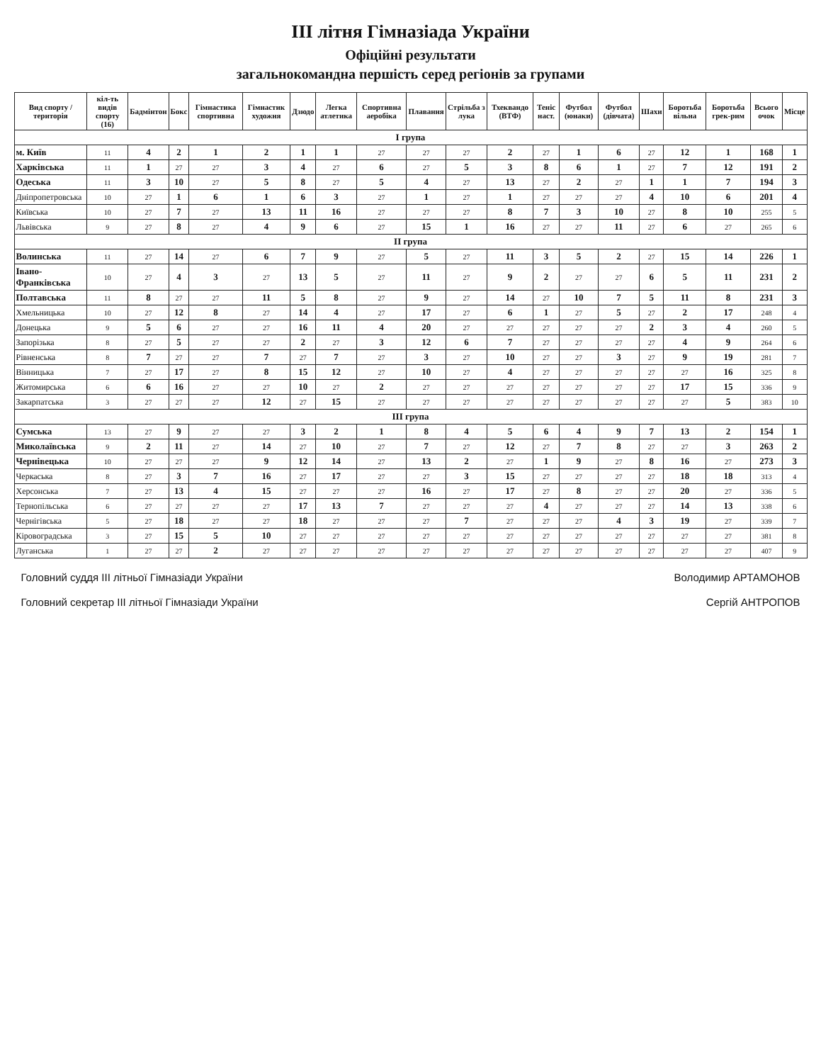III літня Гімназіада України
Офіційні результати
загальнокомандна першість серед регіонів за групами
| Вид спорту / територія | кіл-ть видів спорту (16) | Бадмінтон | Бокс | Гімнастика спортивна | Гімнастик художня | Дзюдо | Легка атлетика | Спортивна аеробіка | Плавання | Стрільба з лука | Тхеквандо (ВТФ) | Теніс наст. | Футбол (юнаки) | Футбол (дівчата) | Шахи | Боротьба вільна | Боротьба грек-рим | Всього очок | Місце |
| --- | --- | --- | --- | --- | --- | --- | --- | --- | --- | --- | --- | --- | --- | --- | --- | --- | --- | --- | --- |
| I група | | | | | | | | | | | | | | | | | | | |
| м. Київ | 11 | 4 | 2 | 1 | 2 | 1 | 1 | 27 | 27 | 27 | 2 | 27 | 1 | 6 | 27 | 12 | 1 | 168 | 1 |
| Харківська | 11 | 1 | 27 | 27 | 3 | 4 | 27 | 6 | 27 | 5 | 3 | 8 | 6 | 1 | 27 | 7 | 12 | 191 | 2 |
| Одеська | 11 | 3 | 10 | 27 | 5 | 8 | 27 | 5 | 4 | 27 | 13 | 27 | 2 | 27 | 1 | 1 | 7 | 194 | 3 |
| Дніпропетровська | 10 | 27 | 1 | 6 | 1 | 6 | 3 | 27 | 1 | 27 | 1 | 27 | 27 | 27 | 4 | 10 | 6 | 201 | 4 |
| Київська | 10 | 27 | 7 | 27 | 13 | 11 | 16 | 27 | 27 | 27 | 8 | 7 | 3 | 10 | 27 | 8 | 10 | 255 | 5 |
| Львівська | 9 | 27 | 8 | 27 | 4 | 9 | 6 | 27 | 15 | 1 | 16 | 27 | 27 | 11 | 27 | 6 | 27 | 265 | 6 |
| II група | | | | | | | | | | | | | | | | | | | |
| Волинська | 11 | 27 | 14 | 27 | 6 | 7 | 9 | 27 | 5 | 27 | 11 | 3 | 5 | 2 | 27 | 15 | 14 | 226 | 1 |
| Івано-Франківська | 10 | 27 | 4 | 3 | 27 | 13 | 5 | 27 | 11 | 27 | 9 | 2 | 27 | 27 | 6 | 5 | 11 | 231 | 2 |
| Полтавська | 11 | 8 | 27 | 27 | 11 | 5 | 8 | 27 | 9 | 27 | 14 | 27 | 10 | 7 | 5 | 11 | 8 | 231 | 3 |
| Хмельницька | 10 | 27 | 12 | 8 | 27 | 14 | 4 | 27 | 17 | 27 | 6 | 1 | 27 | 5 | 27 | 2 | 17 | 248 | 4 |
| Донецька | 9 | 5 | 6 | 27 | 27 | 16 | 11 | 4 | 20 | 27 | 27 | 27 | 27 | 27 | 2 | 3 | 4 | 260 | 5 |
| Запорізька | 8 | 27 | 5 | 27 | 27 | 2 | 27 | 3 | 12 | 6 | 7 | 27 | 27 | 27 | 27 | 4 | 9 | 264 | 6 |
| Рівненська | 8 | 7 | 27 | 27 | 7 | 27 | 7 | 27 | 3 | 27 | 10 | 27 | 27 | 3 | 27 | 9 | 19 | 281 | 7 |
| Вінницька | 7 | 27 | 17 | 27 | 8 | 15 | 12 | 27 | 10 | 27 | 4 | 27 | 27 | 27 | 27 | 27 | 16 | 325 | 8 |
| Житомирська | 6 | 6 | 16 | 27 | 27 | 10 | 27 | 2 | 27 | 27 | 27 | 27 | 27 | 27 | 27 | 17 | 15 | 336 | 9 |
| Закарпатська | 3 | 27 | 27 | 27 | 12 | 27 | 15 | 27 | 27 | 27 | 27 | 27 | 27 | 27 | 27 | 27 | 5 | 383 | 10 |
| III група | | | | | | | | | | | | | | | | | | | |
| Сумська | 13 | 27 | 9 | 27 | 27 | 3 | 2 | 1 | 8 | 4 | 5 | 6 | 4 | 9 | 7 | 13 | 2 | 154 | 1 |
| Миколаївська | 9 | 2 | 11 | 27 | 14 | 27 | 10 | 27 | 7 | 27 | 12 | 27 | 7 | 8 | 27 | 27 | 3 | 263 | 2 |
| Чернівецька | 10 | 27 | 27 | 27 | 9 | 12 | 14 | 27 | 13 | 2 | 27 | 1 | 9 | 27 | 8 | 16 | 27 | 273 | 3 |
| Черкаська | 8 | 27 | 3 | 7 | 16 | 27 | 17 | 27 | 27 | 3 | 15 | 27 | 27 | 27 | 27 | 18 | 18 | 313 | 4 |
| Херсонська | 7 | 27 | 13 | 4 | 15 | 27 | 27 | 27 | 16 | 27 | 17 | 27 | 8 | 27 | 27 | 20 | 27 | 336 | 5 |
| Тернопільська | 6 | 27 | 27 | 27 | 27 | 17 | 13 | 7 | 27 | 27 | 27 | 4 | 27 | 27 | 27 | 14 | 13 | 338 | 6 |
| Чернігівська | 5 | 27 | 18 | 27 | 27 | 18 | 27 | 27 | 27 | 7 | 27 | 27 | 27 | 4 | 3 | 19 | 27 | 339 | 7 |
| Кіровоградська | 3 | 27 | 15 | 5 | 10 | 27 | 27 | 27 | 27 | 27 | 27 | 27 | 27 | 27 | 27 | 27 | 27 | 381 | 8 |
| Луганська | 1 | 27 | 27 | 2 | 27 | 27 | 27 | 27 | 27 | 27 | 27 | 27 | 27 | 27 | 27 | 27 | 27 | 407 | 9 |
Головний суддя III літньої Гімназіади України Володимир АРТАМОНОВ
Головний секретар III літньої Гімназіади України Сергій АНТРОПОВ